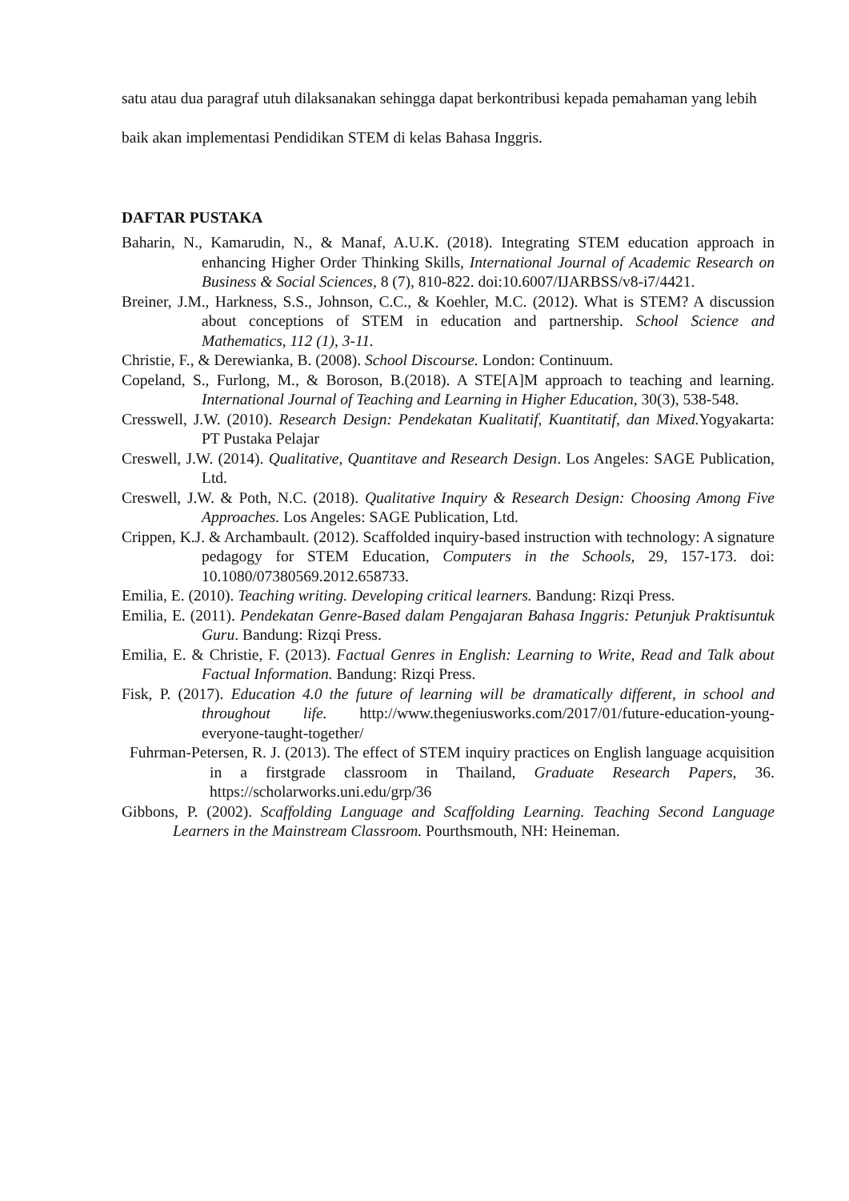satu atau dua paragraf utuh dilaksanakan sehingga dapat berkontribusi kepada pemahaman yang lebih baik akan implementasi Pendidikan STEM di kelas Bahasa Inggris.
DAFTAR PUSTAKA
Baharin, N., Kamarudin, N., & Manaf, A.U.K. (2018). Integrating STEM education approach in enhancing Higher Order Thinking Skills, International Journal of Academic Research on Business & Social Sciences, 8 (7), 810-822. doi:10.6007/IJARBSS/v8-i7/4421.
Breiner, J.M., Harkness, S.S., Johnson, C.C., & Koehler, M.C. (2012). What is STEM? A discussion about conceptions of STEM in education and partnership. School Science and Mathematics, 112 (1), 3-11.
Christie, F., & Derewianka, B. (2008). School Discourse. London: Continuum.
Copeland, S., Furlong, M., & Boroson, B.(2018). A STE[A]M approach to teaching and learning. International Journal of Teaching and Learning in Higher Education, 30(3), 538-548.
Cresswell, J.W. (2010). Research Design: Pendekatan Kualitatif, Kuantitatif, dan Mixed. Yogyakarta: PT Pustaka Pelajar
Creswell, J.W. (2014). Qualitative, Quantitave and Research Design. Los Angeles: SAGE Publication, Ltd.
Creswell, J.W. & Poth, N.C. (2018). Qualitative Inquiry & Research Design: Choosing Among Five Approaches. Los Angeles: SAGE Publication, Ltd.
Crippen, K.J. & Archambault. (2012). Scaffolded inquiry-based instruction with technology: A signature pedagogy for STEM Education, Computers in the Schools, 29, 157-173. doi: 10.1080/07380569.2012.658733.
Emilia, E. (2010). Teaching writing. Developing critical learners. Bandung: Rizqi Press.
Emilia, E. (2011). Pendekatan Genre-Based dalam Pengajaran Bahasa Inggris: Petunjuk Praktisuntuk Guru. Bandung: Rizqi Press.
Emilia, E. & Christie, F. (2013). Factual Genres in English: Learning to Write, Read and Talk about Factual Information. Bandung: Rizqi Press.
Fisk, P. (2017). Education 4.0 the future of learning will be dramatically different, in school and throughout life. http://www.thegeniusworks.com/2017/01/future-education-young-everyone-taught-together/
Fuhrman-Petersen, R. J. (2013). The effect of STEM inquiry practices on English language acquisition in a firstgrade classroom in Thailand, Graduate Research Papers, 36. https://scholarworks.uni.edu/grp/36
Gibbons, P. (2002). Scaffolding Language and Scaffolding Learning. Teaching Second Language Learners in the Mainstream Classroom. Pourthsmouth, NH: Heineman.